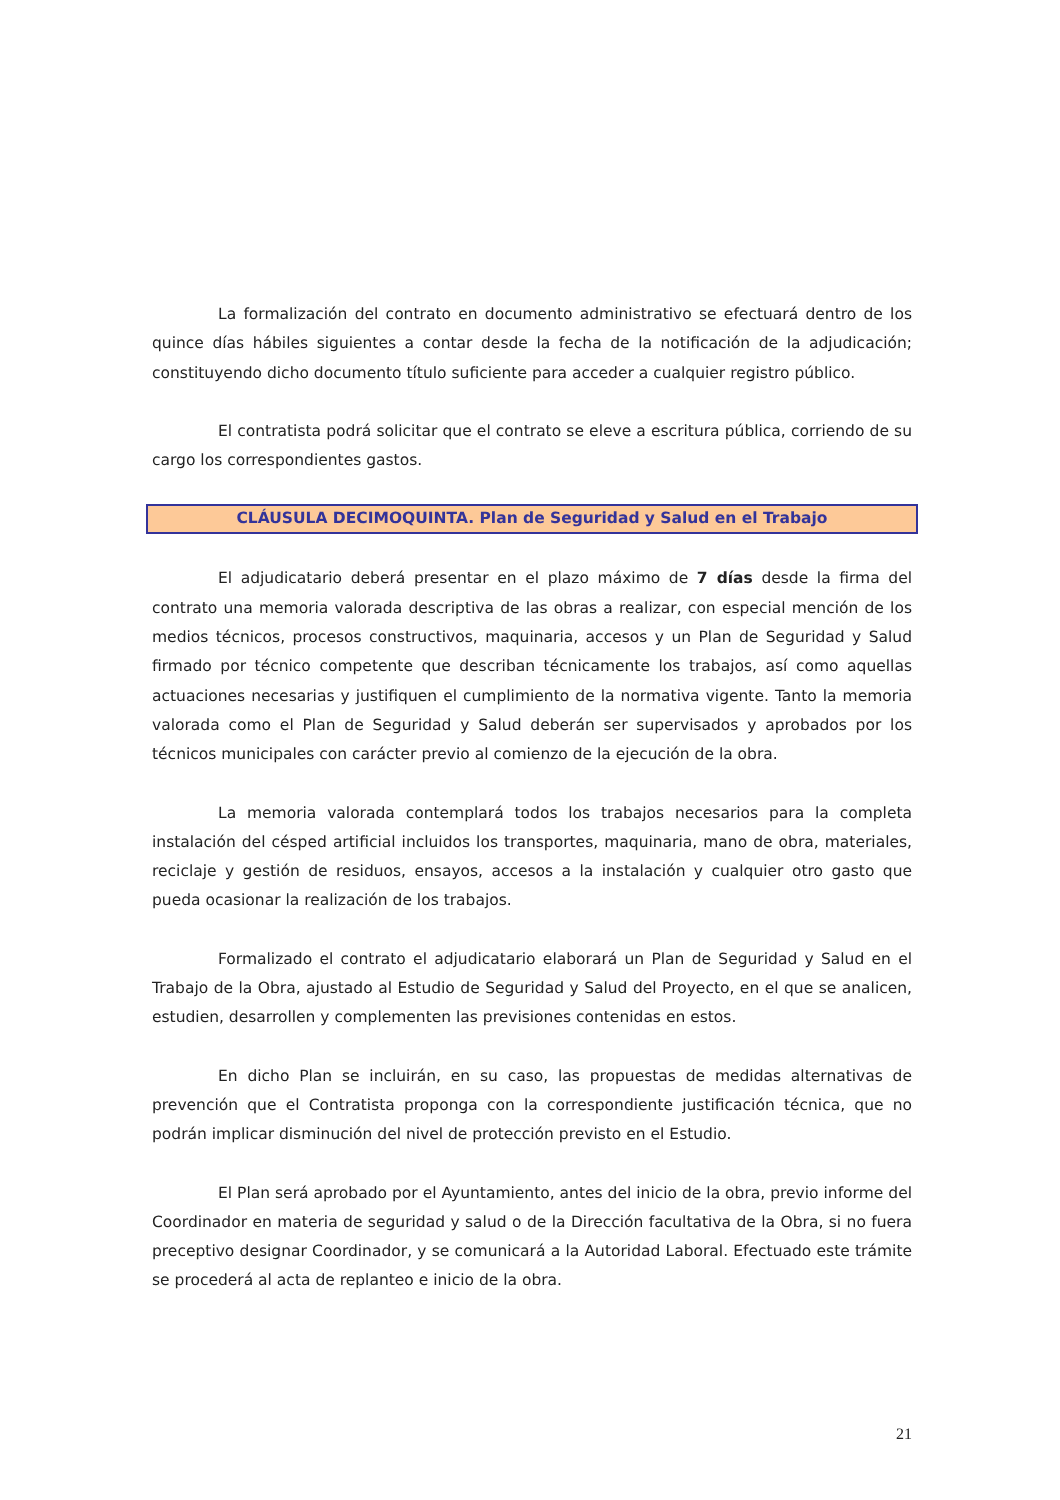La formalización del contrato en documento administrativo se efectuará dentro de los quince días hábiles siguientes a contar desde la fecha de la notificación de la adjudicación; constituyendo dicho documento título suficiente para acceder a cualquier registro público.
El contratista podrá solicitar que el contrato se eleve a escritura pública, corriendo de su cargo los correspondientes gastos.
CLÁUSULA DECIMOQUINTA. Plan de Seguridad y Salud en el Trabajo
El adjudicatario deberá presentar en el plazo máximo de 7 días desde la firma del contrato una memoria valorada descriptiva de las obras a realizar, con especial mención de los medios técnicos, procesos constructivos, maquinaria, accesos y un Plan de Seguridad y Salud firmado por técnico competente que describan técnicamente los trabajos, así como aquellas actuaciones necesarias y justifiquen el cumplimiento de la normativa vigente. Tanto la memoria valorada como el Plan de Seguridad y Salud deberán ser supervisados y aprobados por los técnicos municipales con carácter previo al comienzo de la ejecución de la obra.
La memoria valorada contemplará todos los trabajos necesarios para la completa instalación del césped artificial incluidos los transportes, maquinaria, mano de obra, materiales, reciclaje y gestión de residuos, ensayos, accesos a la instalación y cualquier otro gasto que pueda ocasionar la realización de los trabajos.
Formalizado el contrato el adjudicatario elaborará un Plan de Seguridad y Salud en el Trabajo de la Obra, ajustado al Estudio de Seguridad y Salud del Proyecto, en el que se analicen, estudien, desarrollen y complementen las previsiones contenidas en estos.
En dicho Plan se incluirán, en su caso, las propuestas de medidas alternativas de prevención que el Contratista proponga con la correspondiente justificación técnica, que no podrán implicar disminución del nivel de protección previsto en el Estudio.
El Plan será aprobado por el Ayuntamiento, antes del inicio de la obra, previo informe del Coordinador en materia de seguridad y salud o de la Dirección facultativa de la Obra, si no fuera preceptivo designar Coordinador, y se comunicará a la Autoridad Laboral. Efectuado este trámite se procederá al acta de replanteo e inicio de la obra.
21